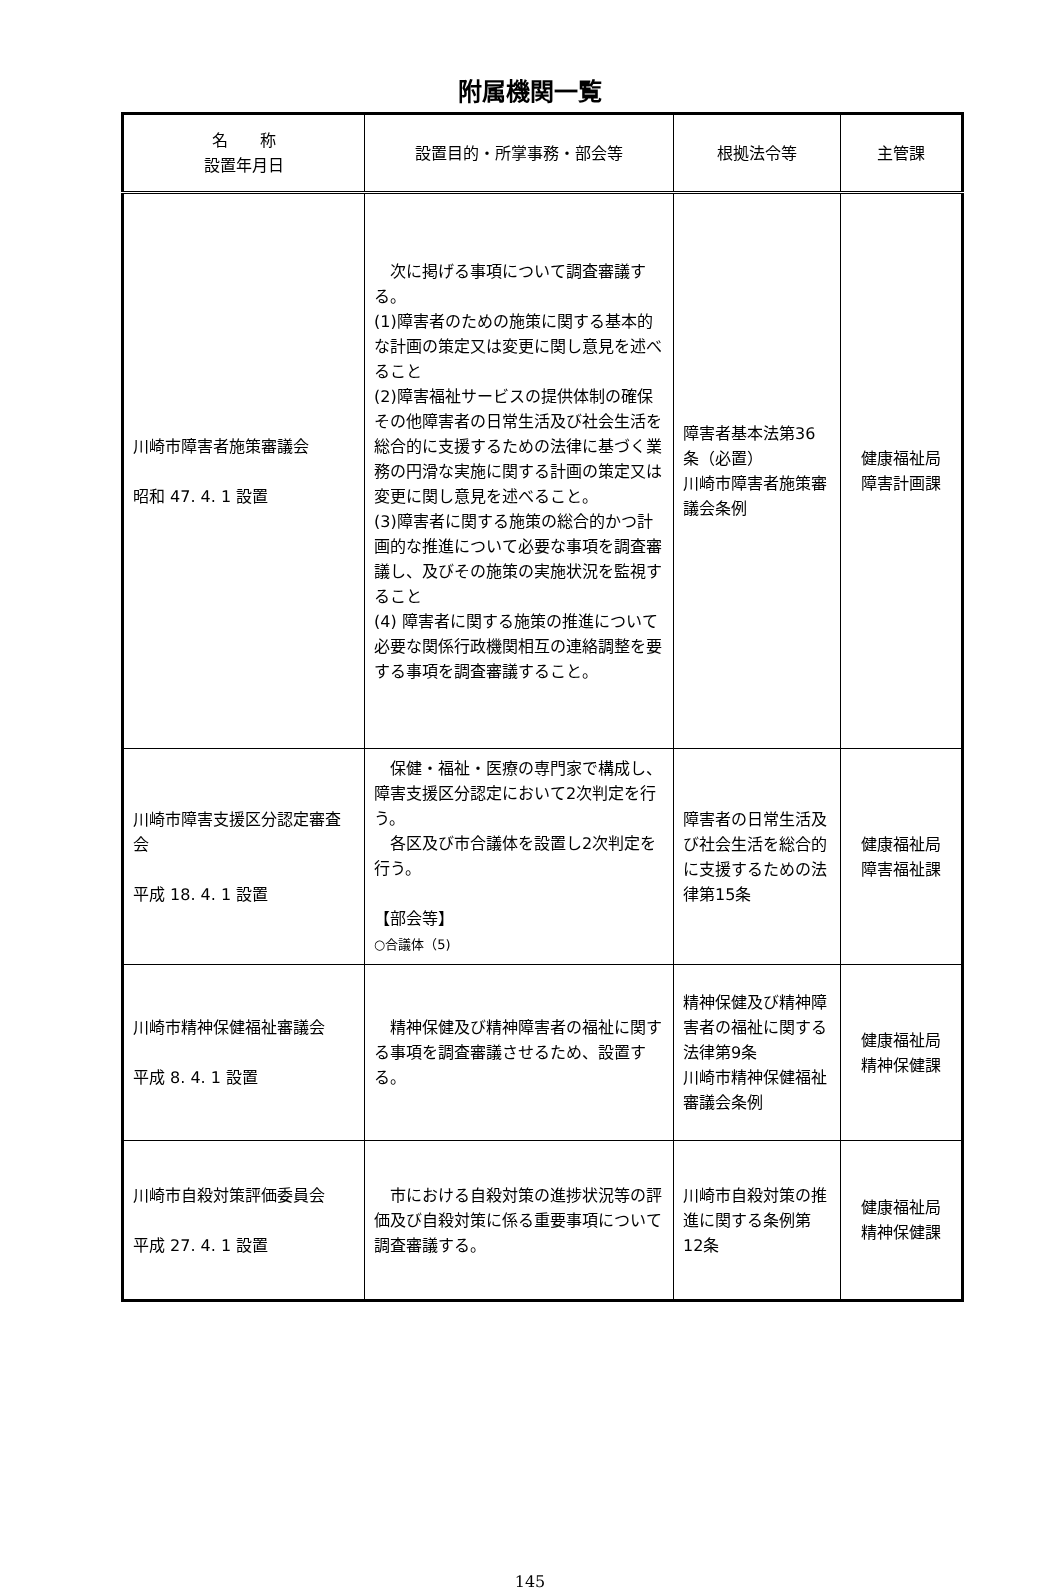附属機関一覧
| 名 称 設置年月日 | 設置目的・所掌事務・部会等 | 根拠法令等 | 主管課 |
| --- | --- | --- | --- |
| 川崎市障害者施策審議会 昭和 47. 4. 1 設置 | 次に掲げる事項について調査審議する。 (1)障害者のための施策に関する基本的な計画の策定又は変更に関し意見を述べること (2)障害福祉サービスの提供体制の確保その他障害者の日常生活及び社会生活を総合的に支援するための法律に基づく業務の円滑な実施に関する計画の策定又は変更に関し意見を述べること。 (3)障害者に関する施策の総合的かつ計画的な推進について必要な事項を調査審議し、及びその施策の実施状況を監視すること (4) 障害者に関する施策の推進について必要な関係行政機関相互の連絡調整を要する事項を調査審議すること。 | 障害者基本法第36条（必置） 川崎市障害者施策審議会条例 | 健康福祉局 障害計画課 |
| 川崎市障害支援区分認定審査会 平成 18. 4. 1 設置 | 保健・福祉・医療の専門家で構成し、障害支援区分認定において2次判定を行う。 各区及び市合議体を設置し2次判定を行う。 【部会等】 ○合議体（5) | 障害者の日常生活及び社会生活を総合的に支援するための法律第15条 | 健康福祉局 障害福祉課 |
| 川崎市精神保健福祉審議会 平成 8. 4. 1 設置 | 精神保健及び精神障害者の福祉に関する事項を調査審議させるため、設置する。 | 精神保健及び精神障害者の福祉に関する法律第9条 川崎市精神保健福祉審議会条例 | 健康福祉局 精神保健課 |
| 川崎市自殺対策評価委員会 平成 27. 4. 1 設置 | 市における自殺対策の進捗状況等の評価及び自殺対策に係る重要事項について調査審議する。 | 川崎市自殺対策の推進に関する条例第12条 | 健康福祉局 精神保健課 |
145